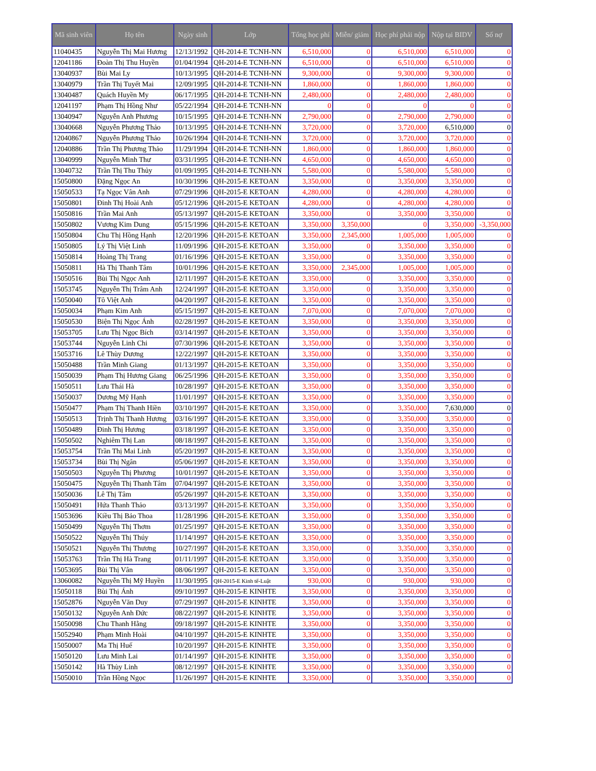| Mã sinh viên | Họ tên | Ngày sinh | Lớp | Tổng học phí | Miễn/ giảm | Học phí phải nộp | Nộp tại BIDV | Số nợ |
| --- | --- | --- | --- | --- | --- | --- | --- | --- |
| 11040435 | Nguyễn Thị Mai Hương | 12/13/1992 | QH-2014-E TCNH-NN | 6,510,000 | 0 | 6,510,000 | 6,510,000 | 0 |
| 12041186 | Đoàn Thị Thu Huyền | 01/04/1994 | QH-2014-E TCNH-NN | 6,510,000 | 0 | 6,510,000 | 6,510,000 | 0 |
| 13040937 | Bùi Mai Ly | 10/13/1995 | QH-2014-E TCNH-NN | 9,300,000 | 0 | 9,300,000 | 9,300,000 | 0 |
| 13040979 | Trần Thị Tuyết Mai | 12/09/1995 | QH-2014-E TCNH-NN | 1,860,000 | 0 | 1,860,000 | 1,860,000 | 0 |
| 13040487 | Quách Huyền My | 06/17/1995 | QH-2014-E TCNH-NN | 2,480,000 | 0 | 2,480,000 | 2,480,000 | 0 |
| 12041197 | Phạm Thị Hồng Như | 05/22/1994 | QH-2014-E TCNH-NN | 0 | 0 | 0 | 0 | 0 |
| 13040947 | Nguyễn Anh Phương | 10/15/1995 | QH-2014-E TCNH-NN | 2,790,000 | 0 | 2,790,000 | 2,790,000 | 0 |
| 13040668 | Nguyễn Phương Thảo | 10/13/1995 | QH-2014-E TCNH-NN | 3,720,000 | 0 | 3,720,000 | 6,510,000 | 0 |
| 12040867 | Nguyễn Phương Thảo | 10/26/1994 | QH-2014-E TCNH-NN | 3,720,000 | 0 | 3,720,000 | 3,720,000 | 0 |
| 12040886 | Trần Thị Phương Thảo | 11/29/1994 | QH-2014-E TCNH-NN | 1,860,000 | 0 | 1,860,000 | 1,860,000 | 0 |
| 13040999 | Nguyễn Minh Thư | 03/31/1995 | QH-2014-E TCNH-NN | 4,650,000 | 0 | 4,650,000 | 4,650,000 | 0 |
| 13040732 | Trần Thị Thu Thủy | 01/09/1995 | QH-2014-E TCNH-NN | 5,580,000 | 0 | 5,580,000 | 5,580,000 | 0 |
| 15050800 | Đặng Ngọc An | 10/30/1996 | QH-2015-E KETOAN | 3,350,000 | 0 | 3,350,000 | 3,350,000 | 0 |
| 15050533 | Tạ Ngọc Vân Anh | 07/29/1996 | QH-2015-E KETOAN | 4,280,000 | 0 | 4,280,000 | 4,280,000 | 0 |
| 15050801 | Đinh Thị Hoài Anh | 05/12/1996 | QH-2015-E KETOAN | 4,280,000 | 0 | 4,280,000 | 4,280,000 | 0 |
| 15050816 | Trần Mai Anh | 05/13/1997 | QH-2015-E KETOAN | 3,350,000 | 0 | 3,350,000 | 3,350,000 | 0 |
| 15050802 | Vương Kim Dung | 05/15/1996 | QH-2015-E KETOAN | 3,350,000 | 3,350,000 | 0 | 3,350,000 | -3,350,000 |
| 15050804 | Chu Thị Hồng Hạnh | 12/20/1996 | QH-2015-E KETOAN | 3,350,000 | 2,345,000 | 1,005,000 | 1,005,000 | 0 |
| 15050805 | Lý Thị Việt Linh | 11/09/1996 | QH-2015-E KETOAN | 3,350,000 | 0 | 3,350,000 | 3,350,000 | 0 |
| 15050814 | Hoàng Thị Trang | 01/16/1996 | QH-2015-E KETOAN | 3,350,000 | 0 | 3,350,000 | 3,350,000 | 0 |
| 15050811 | Hà Thị Thanh Tâm | 10/01/1996 | QH-2015-E KETOAN | 3,350,000 | 2,345,000 | 1,005,000 | 1,005,000 | 0 |
| 15050516 | Bùi Thị Ngọc Anh | 12/11/1997 | QH-2015-E KETOAN | 3,350,000 | 0 | 3,350,000 | 3,350,000 | 0 |
| 15053745 | Nguyễn Thị Trâm Anh | 12/24/1997 | QH-2015-E KETOAN | 3,350,000 | 0 | 3,350,000 | 3,350,000 | 0 |
| 15050040 | Tô Việt Anh | 04/20/1997 | QH-2015-E KETOAN | 3,350,000 | 0 | 3,350,000 | 3,350,000 | 0 |
| 15050034 | Phạm Kim Anh | 05/15/1997 | QH-2015-E KETOAN | 7,070,000 | 0 | 7,070,000 | 7,070,000 | 0 |
| 15050530 | Biện Thị Ngọc Ánh | 02/28/1997 | QH-2015-E KETOAN | 3,350,000 | 0 | 3,350,000 | 3,350,000 | 0 |
| 15053705 | Lưu Thị Ngọc Bích | 03/14/1997 | QH-2015-E KETOAN | 3,350,000 | 0 | 3,350,000 | 3,350,000 | 0 |
| 15053744 | Nguyễn Linh Chi | 07/30/1996 | QH-2015-E KETOAN | 3,350,000 | 0 | 3,350,000 | 3,350,000 | 0 |
| 15053716 | Lê Thùy Dương | 12/22/1997 | QH-2015-E KETOAN | 3,350,000 | 0 | 3,350,000 | 3,350,000 | 0 |
| 15050488 | Trần Minh Giang | 01/13/1997 | QH-2015-E KETOAN | 3,350,000 | 0 | 3,350,000 | 3,350,000 | 0 |
| 15050039 | Phạm Thị Hương Giang | 06/25/1996 | QH-2015-E KETOAN | 3,350,000 | 0 | 3,350,000 | 3,350,000 | 0 |
| 15050511 | Lưu Thái Hà | 10/28/1997 | QH-2015-E KETOAN | 3,350,000 | 0 | 3,350,000 | 3,350,000 | 0 |
| 15050037 | Dương Mỹ Hạnh | 11/01/1997 | QH-2015-E KETOAN | 3,350,000 | 0 | 3,350,000 | 3,350,000 | 0 |
| 15050477 | Phạm Thị Thanh Hiền | 03/10/1997 | QH-2015-E KETOAN | 3,350,000 | 0 | 3,350,000 | 7,630,000 | 0 |
| 15050513 | Trịnh Thị Thanh Hương | 03/16/1997 | QH-2015-E KETOAN | 3,350,000 | 0 | 3,350,000 | 3,350,000 | 0 |
| 15050489 | Đinh Thị Hương | 03/18/1997 | QH-2015-E KETOAN | 3,350,000 | 0 | 3,350,000 | 3,350,000 | 0 |
| 15050502 | Nghiêm Thị Lan | 08/18/1997 | QH-2015-E KETOAN | 3,350,000 | 0 | 3,350,000 | 3,350,000 | 0 |
| 15053754 | Trần Thị Mai Linh | 05/20/1997 | QH-2015-E KETOAN | 3,350,000 | 0 | 3,350,000 | 3,350,000 | 0 |
| 15053734 | Bùi Thị Ngân | 05/06/1997 | QH-2015-E KETOAN | 3,350,000 | 0 | 3,350,000 | 3,350,000 | 0 |
| 15050503 | Nguyễn Thị Phương | 10/01/1997 | QH-2015-E KETOAN | 3,350,000 | 0 | 3,350,000 | 3,350,000 | 0 |
| 15050475 | Nguyễn Thị Thanh Tâm | 07/04/1997 | QH-2015-E KETOAN | 3,350,000 | 0 | 3,350,000 | 3,350,000 | 0 |
| 15050036 | Lê Thị Tâm | 05/26/1997 | QH-2015-E KETOAN | 3,350,000 | 0 | 3,350,000 | 3,350,000 | 0 |
| 15050491 | Hứa Thanh Thảo | 03/13/1997 | QH-2015-E KETOAN | 3,350,000 | 0 | 3,350,000 | 3,350,000 | 0 |
| 15053696 | Kiều Thị Bảo Thoa | 11/28/1996 | QH-2015-E KETOAN | 3,350,000 | 0 | 3,350,000 | 3,350,000 | 0 |
| 15050499 | Nguyễn Thị Thơm | 01/25/1997 | QH-2015-E KETOAN | 3,350,000 | 0 | 3,350,000 | 3,350,000 | 0 |
| 15050522 | Nguyễn Thị Thúy | 11/14/1997 | QH-2015-E KETOAN | 3,350,000 | 0 | 3,350,000 | 3,350,000 | 0 |
| 15050521 | Nguyễn Thị Thương | 10/27/1997 | QH-2015-E KETOAN | 3,350,000 | 0 | 3,350,000 | 3,350,000 | 0 |
| 15053763 | Trần Thị Hà Trang | 01/11/1997 | QH-2015-E KETOAN | 3,350,000 | 0 | 3,350,000 | 3,350,000 | 0 |
| 15053695 | Bùi Thị Vân | 08/06/1997 | QH-2015-E KETOAN | 3,350,000 | 0 | 3,350,000 | 3,350,000 | 0 |
| 13060082 | Nguyễn Thị Mỹ Huyền | 11/30/1995 | QH-2015-E Kinh tế-Luật | 930,000 | 0 | 930,000 | 930,000 | 0 |
| 15050118 | Bùi Thị Ánh | 09/10/1997 | QH-2015-E KINHTE | 3,350,000 | 0 | 3,350,000 | 3,350,000 | 0 |
| 15052876 | Nguyễn Văn Duy | 07/29/1997 | QH-2015-E KINHTE | 3,350,000 | 0 | 3,350,000 | 3,350,000 | 0 |
| 15050132 | Nguyễn Anh Đức | 08/22/1997 | QH-2015-E KINHTE | 3,350,000 | 0 | 3,350,000 | 3,350,000 | 0 |
| 15050098 | Chu Thanh Hằng | 09/18/1997 | QH-2015-E KINHTE | 3,350,000 | 0 | 3,350,000 | 3,350,000 | 0 |
| 15052940 | Phạm Minh Hoài | 04/10/1997 | QH-2015-E KINHTE | 3,350,000 | 0 | 3,350,000 | 3,350,000 | 0 |
| 15050007 | Ma Thị Huế | 10/20/1997 | QH-2015-E KINHTE | 3,350,000 | 0 | 3,350,000 | 3,350,000 | 0 |
| 15050120 | Lưu Minh Lai | 01/14/1997 | QH-2015-E KINHTE | 3,350,000 | 0 | 3,350,000 | 3,350,000 | 0 |
| 15050142 | Hà Thùy Linh | 08/12/1997 | QH-2015-E KINHTE | 3,350,000 | 0 | 3,350,000 | 3,350,000 | 0 |
| 15050010 | Trần Hồng Ngọc | 11/26/1997 | QH-2015-E KINHTE | 3,350,000 | 0 | 3,350,000 | 3,350,000 | 0 |